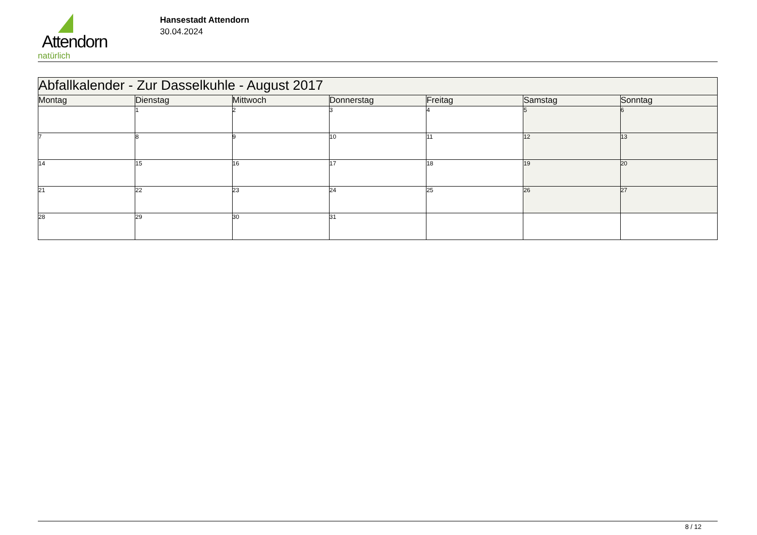Attendorn
natürlich
Hansestadt Attendorn
30.04.2024
| Abfallkalender - Zur Dasselkuhle - August 2017 | | | | | | |
| Montag | Dienstag | Mittwoch | Donnerstag | Freitag | Samstag | Sonntag |
| | 1 | 2 | 3 | 4 | 5 | 6 |
| 7 | 8 | 9 | 10 | 11 | 12 | 13 |
| 14 | 15 | 16 | 17 | 18 | 19 | 20 |
| 21 | 22 | 23 | 24 | 25 | 26 | 27 |
| 28 | 29 | 30 | 31 | | | |
8 / 12